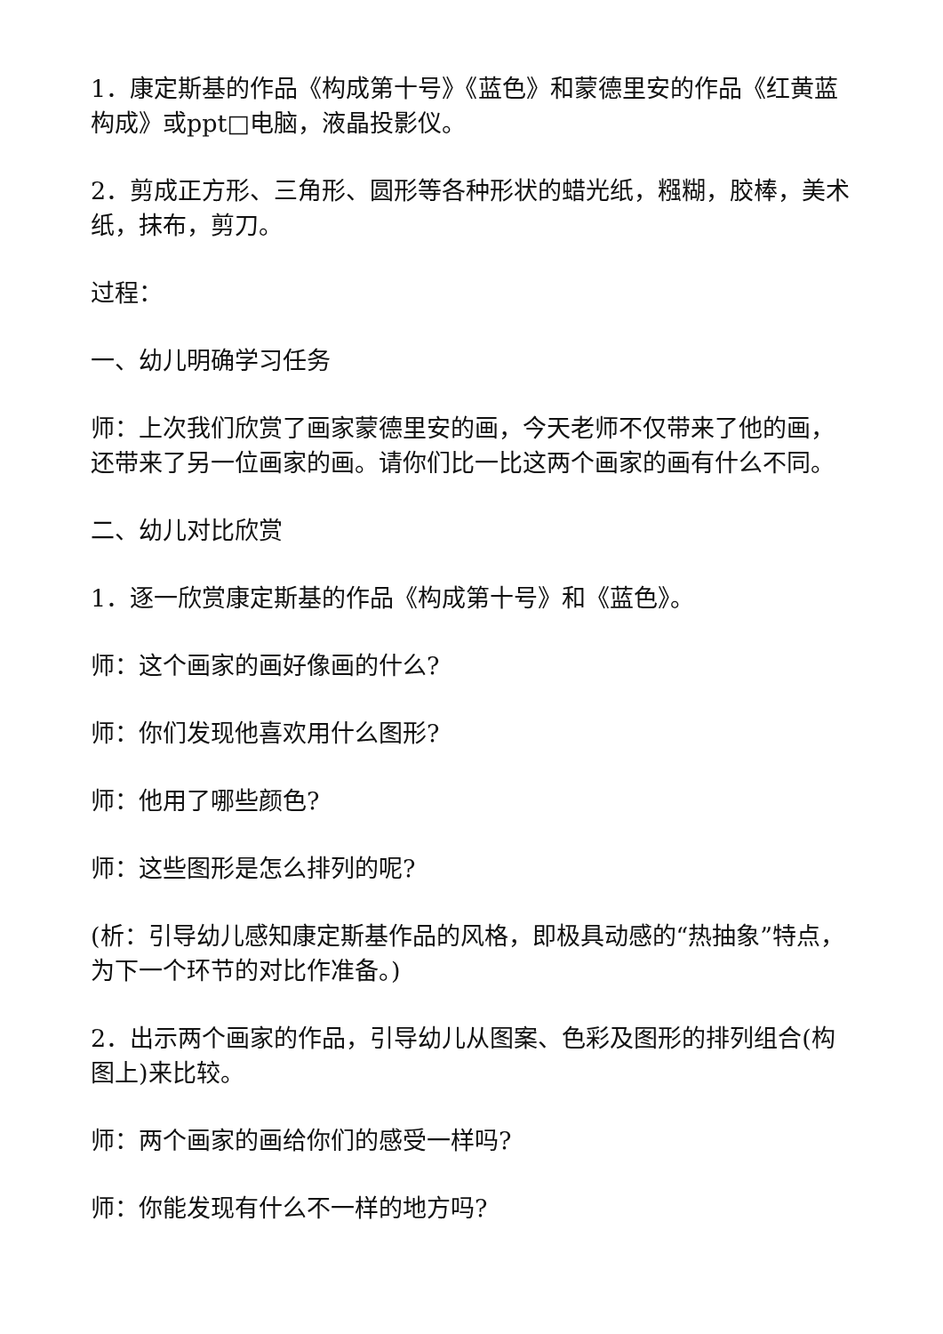1．康定斯基的作品《构成第十号》《蓝色》和蒙德里安的作品《红黄蓝构成》或ppt□电脑，液晶投影仪。
2．剪成正方形、三角形、圆形等各种形状的蜡光纸，糨糊，胶棒，美术纸，抹布，剪刀。
过程：
一、幼儿明确学习任务
师：上次我们欣赏了画家蒙德里安的画，今天老师不仅带来了他的画，还带来了另一位画家的画。请你们比一比这两个画家的画有什么不同。
二、幼儿对比欣赏
1．逐一欣赏康定斯基的作品《构成第十号》和《蓝色》。
师：这个画家的画好像画的什么?
师：你们发现他喜欢用什么图形?
师：他用了哪些颜色?
师：这些图形是怎么排列的呢?
(析：引导幼儿感知康定斯基作品的风格，即极具动感的“热抽象”特点，为下一个环节的对比作准备。)
2．出示两个画家的作品，引导幼儿从图案、色彩及图形的排列组合(构图上)来比较。
师：两个画家的画给你们的感受一样吗?
师：你能发现有什么不一样的地方吗?